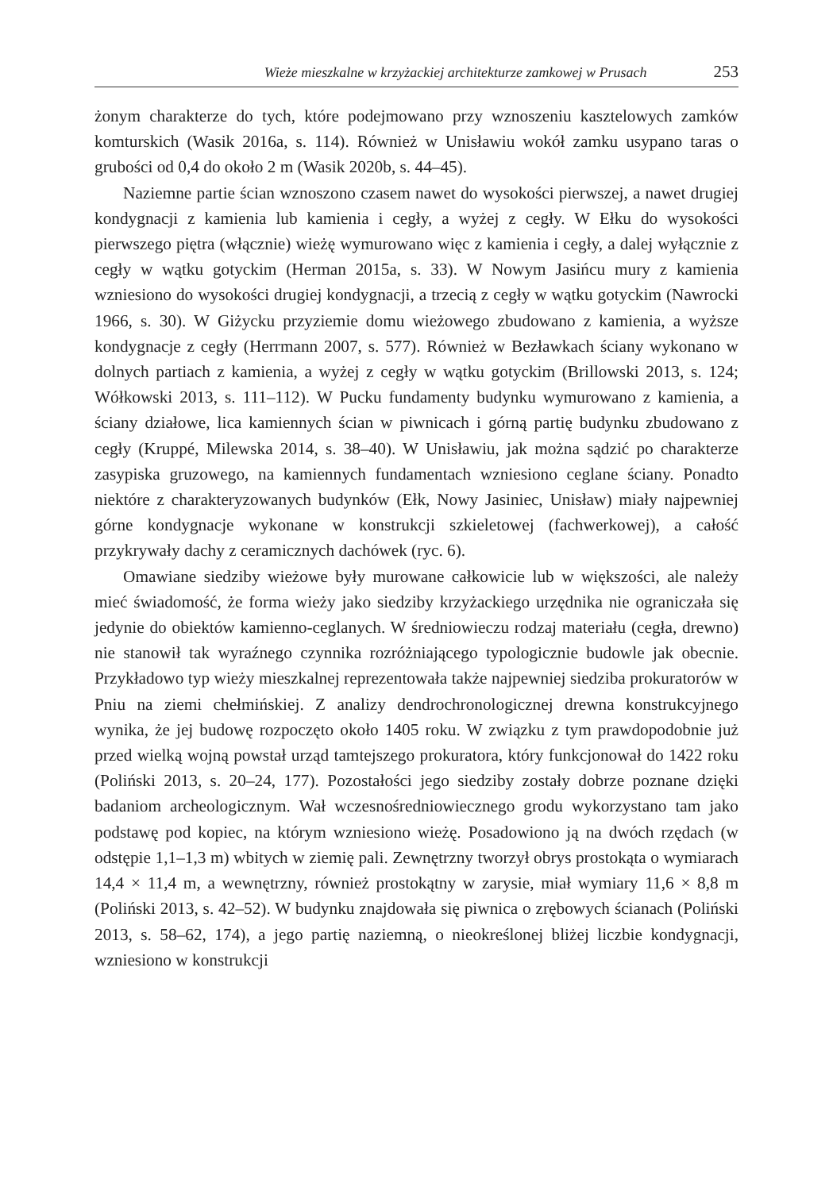Wieże mieszkalne w krzyżackiej architekturze zamkowej w Prusach 253
żonym charakterze do tych, które podejmowano przy wznoszeniu kasztelowych zamków komturskich (Wasik 2016a, s. 114). Również w Unisławiu wokół zamku usypano taras o grubości od 0,4 do około 2 m (Wasik 2020b, s. 44–45).
Naziemne partie ścian wznoszono czasem nawet do wysokości pierwszej, a nawet drugiej kondygnacji z kamienia lub kamienia i cegły, a wyżej z cegły. W Ełku do wysokości pierwszego piętra (włącznie) wieżę wymurowano więc z kamienia i cegły, a dalej wyłącznie z cegły w wątku gotyckim (Herman 2015a, s. 33). W Nowym Jasińcu mury z kamienia wzniesiono do wysokości drugiej kondygnacji, a trzecią z cegły w wątku gotyckim (Nawrocki 1966, s. 30). W Giżycku przyziemie domu wieżowego zbudowano z kamienia, a wyższe kondygnacje z cegły (Herrmann 2007, s. 577). Również w Bezławkach ściany wykonano w dolnych partiach z kamienia, a wyżej z cegły w wątku gotyckim (Brillowski 2013, s. 124; Wółkowski 2013, s. 111–112). W Pucku fundamenty budynku wymurowano z kamienia, a ściany działowe, lica kamiennych ścian w piwnicach i górną partię budynku zbudowano z cegły (Kruppé, Milewska 2014, s. 38–40). W Unisławiu, jak można sądzić po charakterze zasypiska gruzowego, na kamiennych fundamentach wzniesiono ceglane ściany. Ponadto niektóre z charakteryzowanych budynków (Ełk, Nowy Jasiniec, Unisław) miały najpewniej górne kondygnacje wykonane w konstrukcji szkieletowej (fachwerkowej), a całość przykrywały dachy z ceramicznych dachówek (ryc. 6).
Omawiane siedziby wieżowe były murowane całkowicie lub w większości, ale należy mieć świadomość, że forma wieży jako siedziby krzyżackiego urzędnika nie ograniczała się jedynie do obiektów kamienno-ceglanych. W średniowieczu rodzaj materiału (cegła, drewno) nie stanowił tak wyraźnego czynnika rozróżniającego typologicznie budowle jak obecnie. Przykładowo typ wieży mieszkalnej reprezentowała także najpewniej siedziba prokuratorów w Pniu na ziemi chełmińskiej. Z analizy dendrochronologicznej drewna konstrukcyjnego wynika, że jej budowę rozpoczęto około 1405 roku. W związku z tym prawdopodobnie już przed wielką wojną powstał urząd tamtejszego prokuratora, który funkcjonował do 1422 roku (Poliński 2013, s. 20–24, 177). Pozostałości jego siedziby zostały dobrze poznane dzięki badaniom archeologicznym. Wał wczesnośredniowiecznego grodu wykorzystano tam jako podstawę pod kopiec, na którym wzniesiono wieżę. Posadowiono ją na dwóch rzędach (w odstępie 1,1–1,3 m) wbitych w ziemię pali. Zewnętrzny tworzył obrys prostokąta o wymiarach 14,4 × 11,4 m, a wewnętrzny, również prostokątny w zarysie, miał wymiary 11,6 × 8,8 m (Poliński 2013, s. 42–52). W budynku znajdowała się piwnica o zrębowych ścianach (Poliński 2013, s. 58–62, 174), a jego partię naziemną, o nieokreślonej bliżej liczbie kondygnacji, wzniesiono w konstrukcji